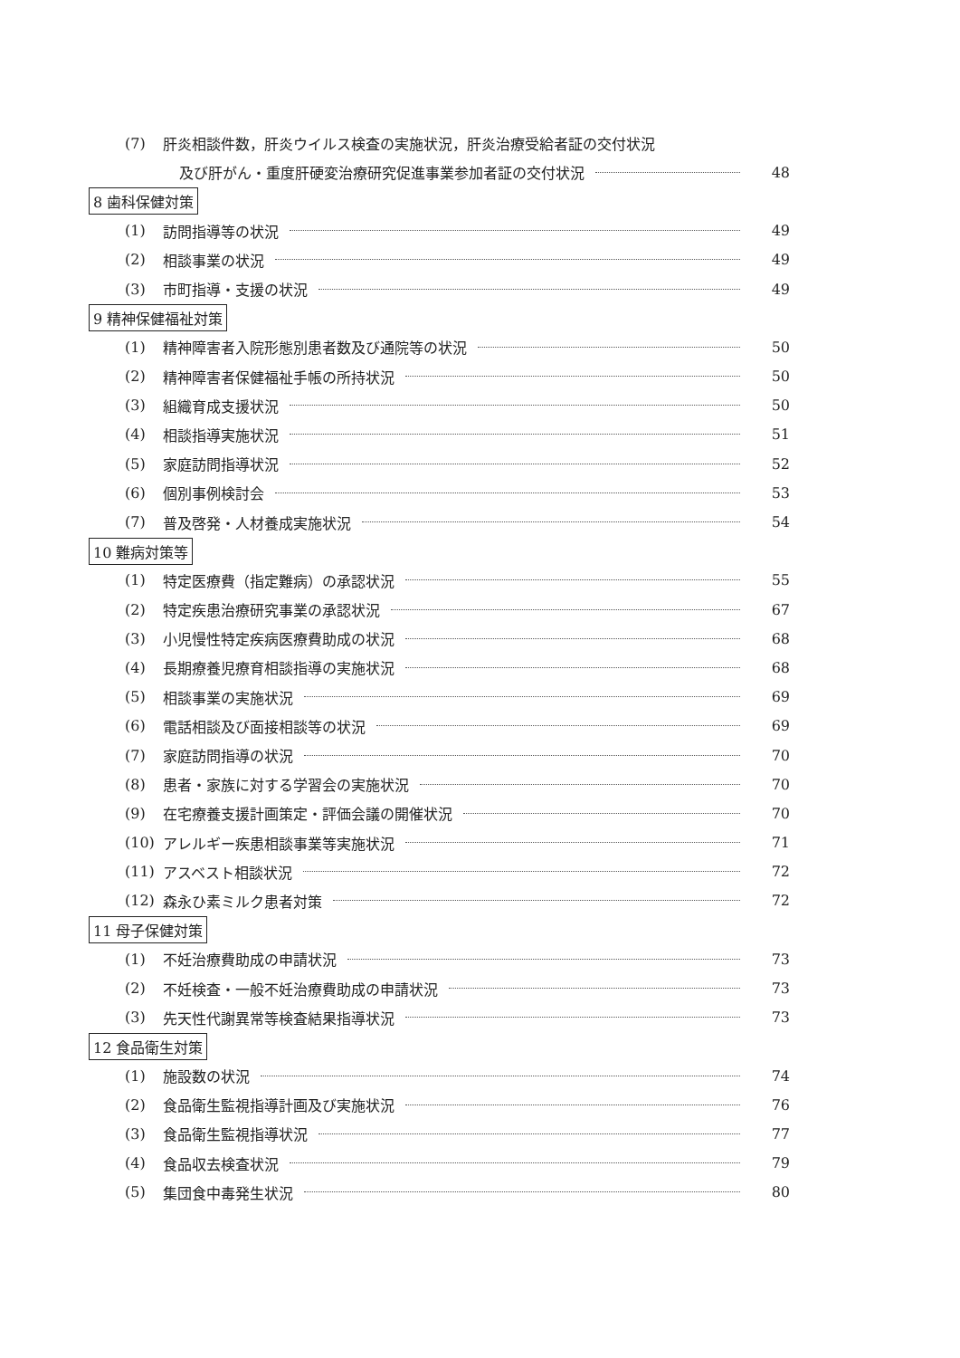(7) 肝炎相談件数，肝炎ウイルス検査の実施状況，肝炎治療受給者証の交付状況
及び肝がん・重度肝硬変治療研究促進事業参加者証の交付状況 48
8 歯科保健対策
(1) 訪問指導等の状況 49
(2) 相談事業の状況 49
(3) 市町指導・支援の状況 49
9 精神保健福祉対策
(1) 精神障害者入院形態別患者数及び通院等の状況 50
(2) 精神障害者保健福祉手帳の所持状況 50
(3) 組織育成支援状況 50
(4) 相談指導実施状況 51
(5) 家庭訪問指導状況 52
(6) 個別事例検討会 53
(7) 普及啓発・人材養成実施状況 54
10 難病対策等
(1) 特定医療費（指定難病）の承認状況 55
(2) 特定疾患治療研究事業の承認状況 67
(3) 小児慢性特定疾病医療費助成の状況 68
(4) 長期療養児療育相談指導の実施状況 68
(5) 相談事業の実施状況 69
(6) 電話相談及び面接相談等の状況 69
(7) 家庭訪問指導の状況 70
(8) 患者・家族に対する学習会の実施状況 70
(9) 在宅療養支援計画策定・評価会議の開催状況 70
(10) アレルギー疾患相談事業等実施状況 71
(11) アスベスト相談状況 72
(12) 森永ひ素ミルク患者対策 72
11 母子保健対策
(1) 不妊治療費助成の申請状況 73
(2) 不妊検査・一般不妊治療費助成の申請状況 73
(3) 先天性代謝異常等検査結果指導状況 73
12 食品衛生対策
(1) 施設数の状況 74
(2) 食品衛生監視指導計画及び実施状況 76
(3) 食品衛生監視指導状況 77
(4) 食品収去検査状況 79
(5) 集団食中毒発生状況 80